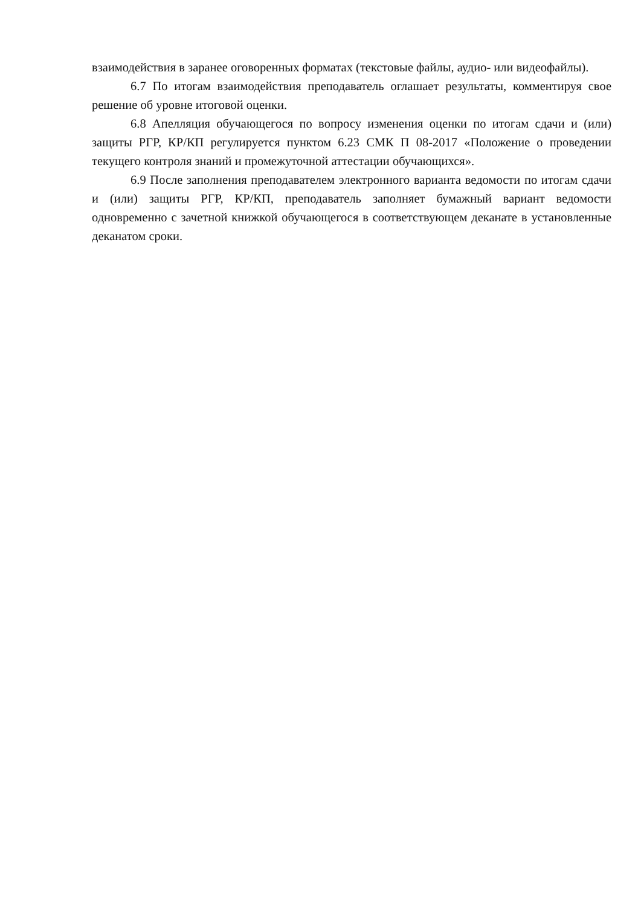взаимодействия в заранее оговоренных форматах (текстовые файлы, аудио- или видеофайлы).
6.7 По итогам взаимодействия преподаватель оглашает результаты, комментируя свое решение об уровне итоговой оценки.
6.8 Апелляция обучающегося по вопросу изменения оценки по итогам сдачи и (или) защиты РГР, КР/КП регулируется пунктом 6.23 СМК П 08-2017 «Положение о проведении текущего контроля знаний и промежуточной аттестации обучающихся».
6.9 После заполнения преподавателем электронного варианта ведомости по итогам сдачи и (или) защиты РГР, КР/КП, преподаватель заполняет бумажный вариант ведомости одновременно с зачетной книжкой обучающегося в соответствующем деканате в установленные деканатом сроки.